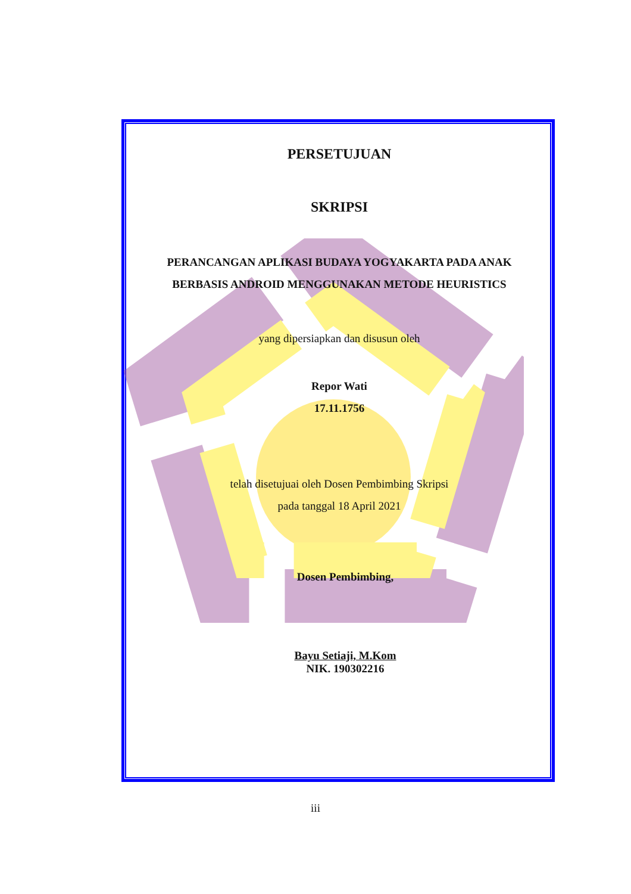PERSETUJUAN
SKRIPSI
PERANCANGAN APLIKASI BUDAYA YOGYAKARTA PADA ANAK
BERBASIS ANDROID MENGGUNAKAN METODE HEURISTICS
yang dipersiapkan dan disusun oleh
Repor Wati
17.11.1756
telah disetujuai oleh Dosen Pembimbing Skripsi
pada tanggal 18 April 2021
Dosen Pembimbing,
Bayu Setiaji, M.Kom
NIK. 190302216
iii